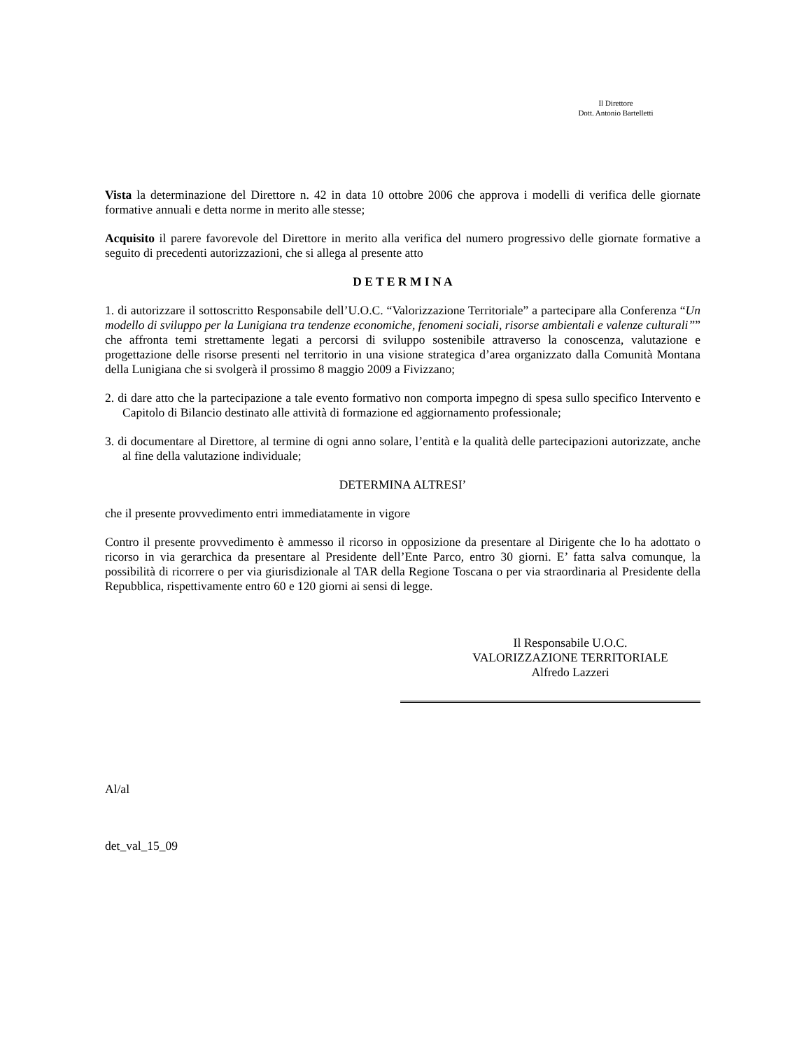Il Direttore
Dott. Antonio Bartelletti
Vista la determinazione del Direttore n. 42 in data 10 ottobre 2006 che approva i modelli di verifica delle giornate formative annuali e detta norme in merito alle stesse;
Acquisito il parere favorevole del Direttore in merito alla verifica del numero progressivo delle giornate formative a seguito di precedenti autorizzazioni, che si allega al presente atto
D E T E R M I N A
1. di autorizzare il sottoscritto Responsabile dell’U.O.C. “Valorizzazione Territoriale” a partecipare alla Conferenza “Un modello di sviluppo per la Lunigiana tra tendenze economiche, fenomeni sociali, risorse ambientali e valenze culturali”” che affronta temi strettamente legati a percorsi di sviluppo sostenibile attraverso la conoscenza, valutazione e progettazione delle risorse presenti nel territorio in una visione strategica d’area organizzato dalla Comunità Montana della Lunigiana che si svolgerà il prossimo 8 maggio 2009 a Fivizzano;
2. di dare atto che la partecipazione a tale evento formativo non comporta impegno di spesa sullo specifico Intervento e Capitolo di Bilancio destinato alle attività di formazione ed aggiornamento professionale;
3. di documentare al Direttore, al termine di ogni anno solare, l’entità e la qualità delle partecipazioni autorizzate, anche al fine della valutazione individuale;
DETERMINA ALTRESI’
che il presente provvedimento entri immediatamente in vigore
Contro il presente provvedimento è ammesso il ricorso in opposizione da presentare al Dirigente che lo ha adottato o ricorso in via gerarchica da presentare al Presidente dell’Ente Parco, entro 30 giorni. E’ fatta salva comunque, la possibilità di ricorrere o per via giurisdizionale al TAR della Regione Toscana o per via straordinaria al Presidente della Repubblica, rispettivamente entro 60 e 120 giorni ai sensi di legge.
Il Responsabile U.O.C.
VALORIZZAZIONE TERRITORIALE
Alfredo Lazzeri
Al/al
det_val_15_09